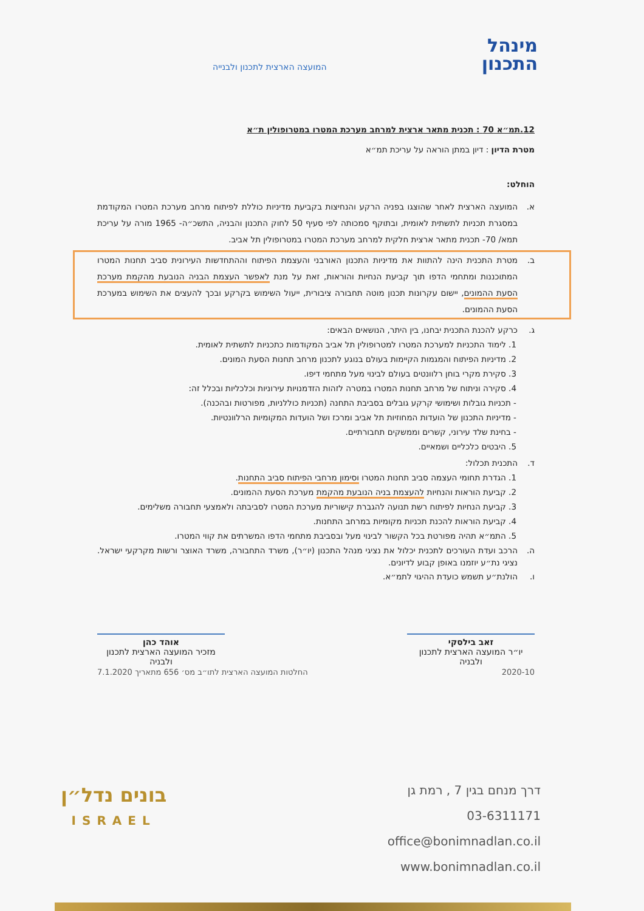מינהל
התכנון
המועצה הארצית לתכנון ולבנייה
12.תמ״א 70 : תכנית מתאר ארצית למרחב מערכת המטרו במטרופולין ת״א
מטרת הדיון : דיון במתן הוראה על עריכת תמ״א
הוחלט:
א. המועצה הארצית לאחר שהוצגו בפניה הרקע והנחיצות בקביעת מדיניות כוללת לפיתוח מרחב מערכת המטרו המקודמת במסגרת תכניות לתשתית לאומית, ובתוקף סמכותה לפי סעיף 50 לחוק התכנון והבניה, התשכ״ה- 1965 מורה על עריכת תמא/ 70- תכנית מתאר ארצית חלקית למרחב מערכת המטרו במטרופולין תל אביב.
ב. מטרת התכנית הינה להתוות את מדיניות התכנון האורבני והעצמת הפיתוח וההתחדשות העירונית סביב תחנות המטרו המתוכננות ומתחמי הדפו תוך קביעת הנחיות והוראות, זאת על מנת לאפשר העצמת הבניה הנובעת מהקמת מערכת הסעת ההמונים, יישום עקרונות תכנון מוטה תחבורה ציבורית, ייעול השימוש בקרקע ובכך להעצים את השימוש במערכת הסעת ההמונים.
ג. כרקע להכנת התכנית יבחנו, בין היתר, הנושאים הבאים:
1. לימוד התכניות למערכת המטרו למטרופולין תל אביב המקודמות כתכניות לתשתית לאומית.
2. מדיניות הפיתוח והמגמות הקיימות בעולם בנוגע לתכנון מרחב תחנות הסעת המונים.
3. סקירת מקרי בוחן רלוונטים בעולם לבינוי מעל מתחמי דיפו.
4. סקירה וניתוח של מרחב תחנות המטרו במטרה לזהות הזדמנויות עירוניות וכלכליות ובכלל זה:
- תכניות גובלות ושימושי קרקע גובלים בסביבת התחנה (תכניות כוללניות, מפורטות ובהכנה).
- מדיניות התכנון של הועדות המחוזיות תל אביב ומרכז ושל הועדות המקומיות הרלוונטיות.
- בחינת שלד עירוני, קשרים וממשקים תחבורתיים.
5. היבטים כלכליים ושמאיים.
ד. התכנית תכלול:
1. הגדרת תחומי העצמה סביב תחנות המטרו וסימון מרחבי הפיתוח סביב התחנות.
2. קביעת הוראות והנחיות להעצמת בניה הנובעת מהקמת מערכת הסעת ההמונים.
3. קביעת הנחיות לפיתוח רשת תנועה להגברת קישוריות מערכת המטרו לסביבתה ולאמצעי תחבורה משלימים.
4. קביעת הוראות להכנת תכניות מקומיות במרחב התחנות.
5. התמ״א תהיה מפורטת בכל הקשור לבינוי מעל ובסביבת מתחמי הדפו המשרתים את קווי המטרו.
ה. הרכב ועדת העורכים לתכנית יכלול את נציגי מנהל התכנון (יו״ר), משרד התחבורה, משרד האוצר ורשות מקרקעי ישראל. נציגי נת״ע יוזמנו באופן קבוע לדיונים.
ו. הולנת״ע תשמש כועדת ההיגוי לתמ״א.
זאב בילסקי
יו״ר המועצה הארצית לתכנון ולבניה
אוהד כהן
מזכיר המועצה הארצית לתכנון ולבניה
2020-10 החלטות המועצה הארצית לתו״ב מס׳ 656 מתאריך 7.1.2020
דרך מנחם בגין 7 , רמת גן
03-6311171
office@bonimnadlan.co.il
www.bonimnadlan.co.il
בונים נדל״ן
ISRAEL